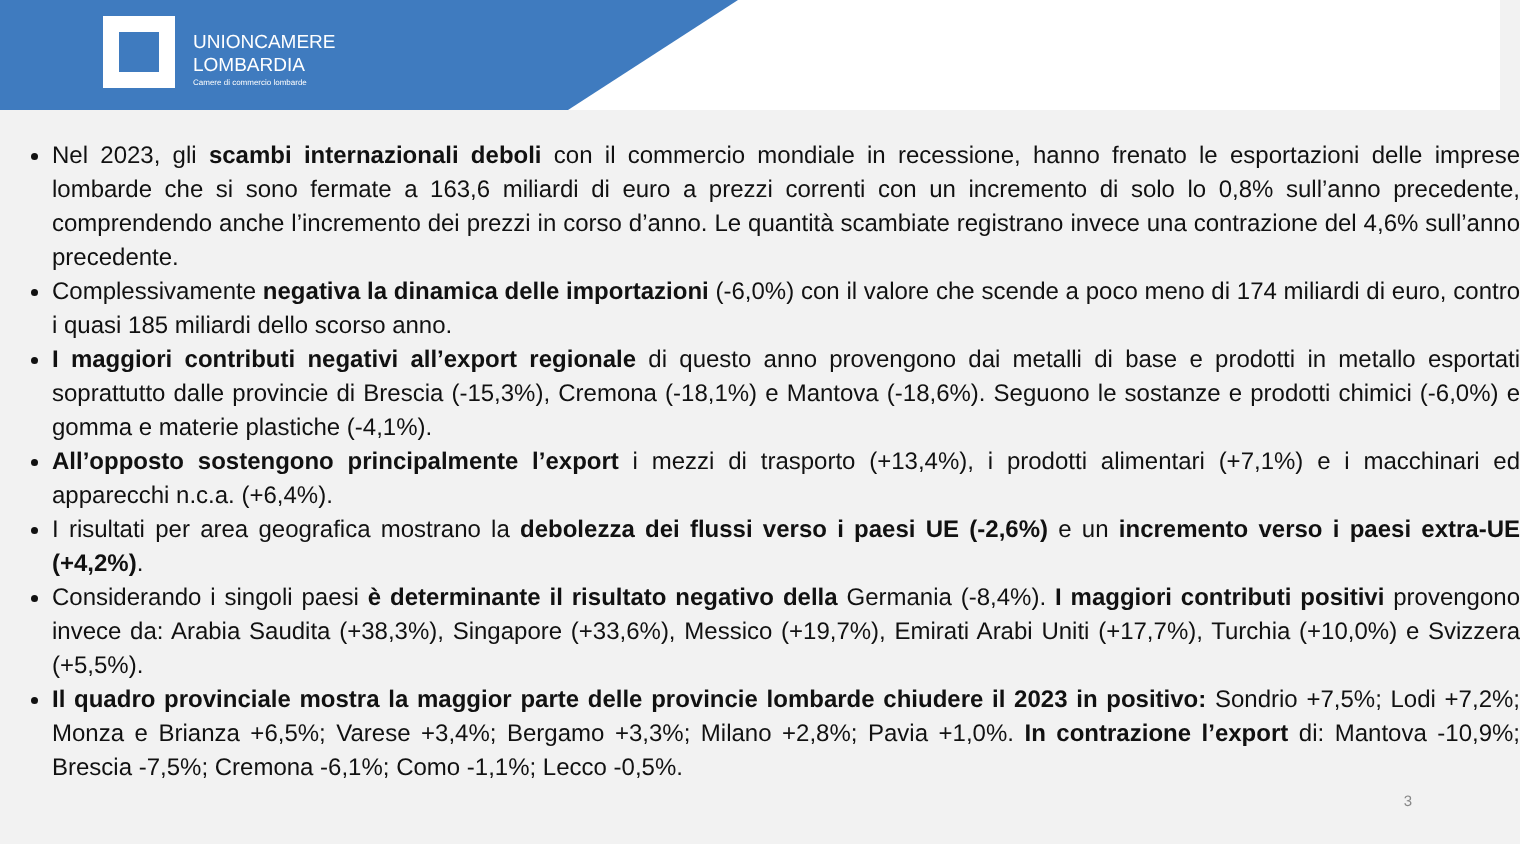UNIONCAMERE
LOMBARDIA
Camere di commercio lombarde
Nel 2023, gli scambi internazionali deboli con il commercio mondiale in recessione, hanno frenato le esportazioni delle imprese lombarde che si sono fermate a 163,6 miliardi di euro a prezzi correnti con un incremento di solo lo 0,8% sull’anno precedente, comprendendo anche l’incremento dei prezzi in corso d’anno. Le quantità scambiate registrano invece una contrazione del 4,6% sull’anno precedente.
Complessivamente negativa la dinamica delle importazioni (-6,0%) con il valore che scende a poco meno di 174 miliardi di euro, contro i quasi 185 miliardi dello scorso anno.
I maggiori contributi negativi all’export regionale di questo anno provengono dai metalli di base e prodotti in metallo esportati soprattutto dalle provincie di Brescia (-15,3%), Cremona (-18,1%) e Mantova (-18,6%). Seguono le sostanze e prodotti chimici (-6,0%) e gomma e materie plastiche (-4,1%).
All’opposto sostengono principalmente l’export i mezzi di trasporto (+13,4%), i prodotti alimentari (+7,1%) e i macchinari ed apparecchi n.c.a. (+6,4%).
I risultati per area geografica mostrano la debolezza dei flussi verso i paesi UE (-2,6%) e un incremento verso i paesi extra-UE (+4,2%).
Considerando i singoli paesi è determinante il risultato negativo della Germania (-8,4%). I maggiori contributi positivi provengono invece da: Arabia Saudita (+38,3%), Singapore (+33,6%), Messico (+19,7%), Emirati Arabi Uniti (+17,7%), Turchia (+10,0%) e Svizzera (+5,5%).
Il quadro provinciale mostra la maggior parte delle provincie lombarde chiudere il 2023 in positivo: Sondrio +7,5%; Lodi +7,2%; Monza e Brianza +6,5%; Varese +3,4%; Bergamo +3,3%; Milano +2,8%; Pavia +1,0%. In contrazione l’export di: Mantova -10,9%; Brescia -7,5%; Cremona -6,1%; Como -1,1%; Lecco -0,5%.
3